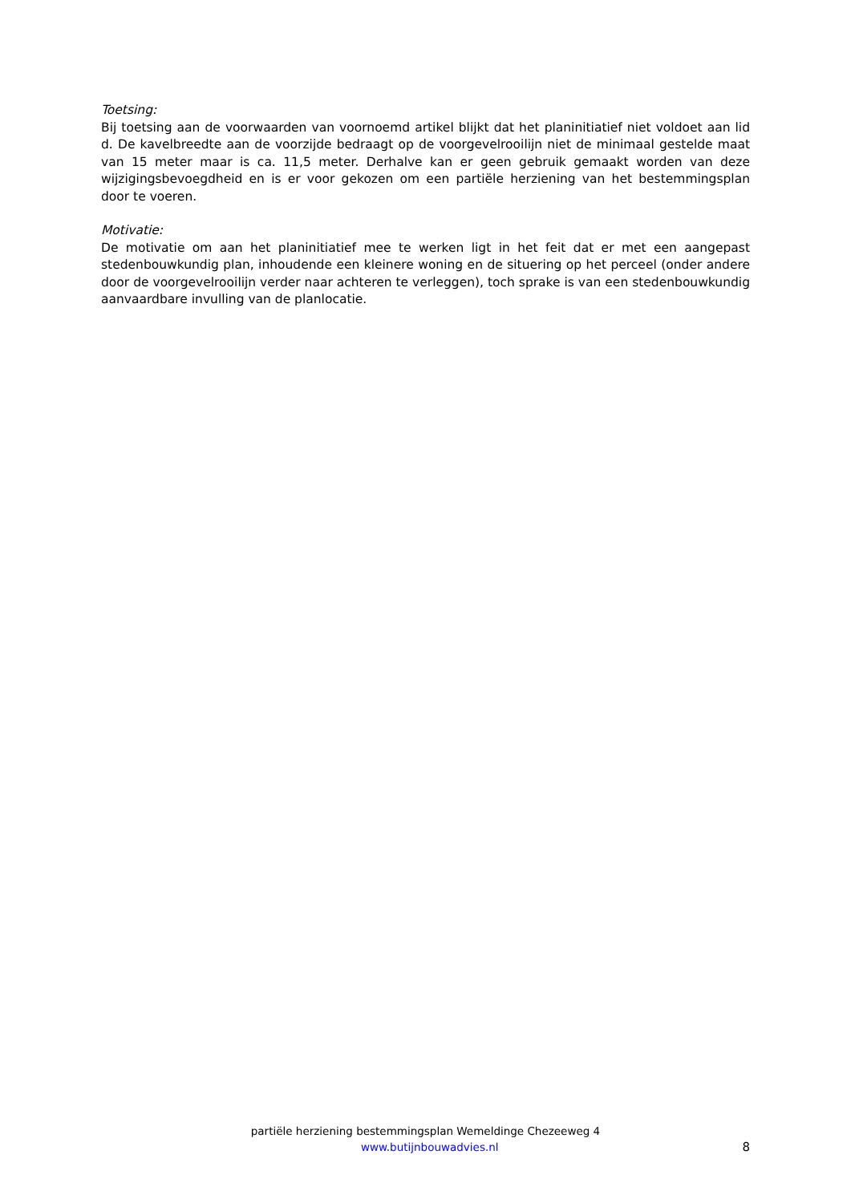Toetsing:
Bij toetsing aan de voorwaarden van voornoemd artikel blijkt dat het planinitiatief niet voldoet aan lid d. De kavelbreedte aan de voorzijde bedraagt op de voorgevelrooilijn niet de minimaal gestelde maat van 15 meter maar is ca. 11,5 meter. Derhalve kan er geen gebruik gemaakt worden van deze wijzigingsbevoegdheid en is er voor gekozen om een partiële herziening van het bestemmingsplan door te voeren.
Motivatie:
De motivatie om aan het planinitiatief mee te werken ligt in het feit dat er met een aangepast stedenbouwkundig plan, inhoudende een kleinere woning en de situering op het perceel (onder andere door de voorgevelrooilijn verder naar achteren te verleggen), toch sprake is van een stedenbouwkundig aanvaardbare invulling van de planlocatie.
partiële herziening bestemmingsplan Wemeldinge Chezeeweg 4
www.butijnbouwadvies.nl 8